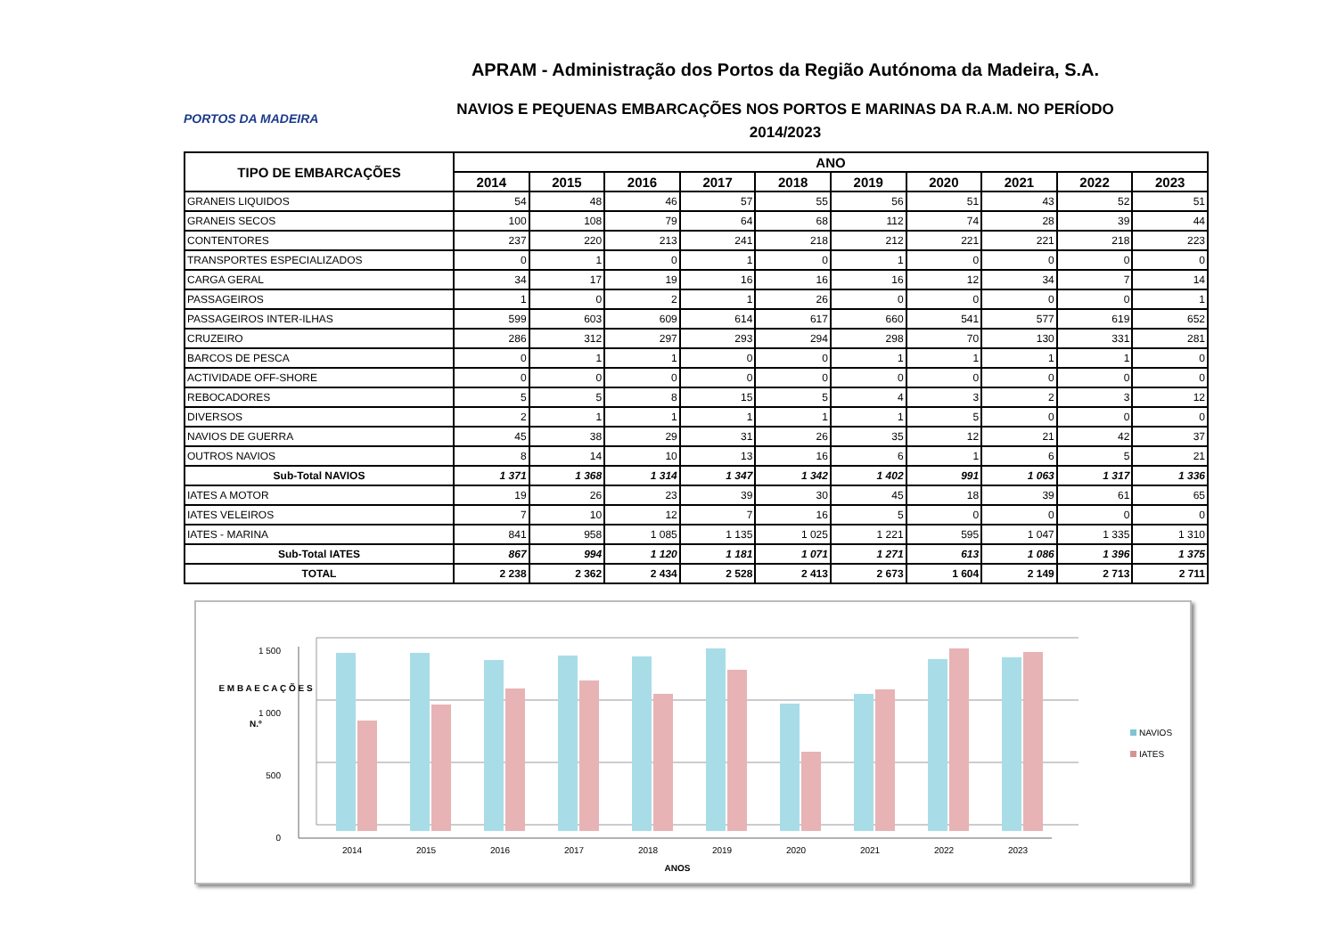PORTOS DA MADEIRA
APRAM - Administração dos Portos da Região Autónoma da Madeira, S.A.
NAVIOS E PEQUENAS EMBARCAÇÕES NOS PORTOS E MARINAS DA R.A.M. NO PERÍODO
2014/2023
| TIPO DE EMBARCAÇÕES | ANO | | | | | | | | | |
| --- | --- | --- | --- | --- | --- | --- | --- | --- | --- | --- |
| | 2014 | 2015 | 2016 | 2017 | 2018 | 2019 | 2020 | 2021 | 2022 | 2023 |
| GRANEIS LIQUIDOS | 54 | 48 | 46 | 57 | 55 | 56 | 51 | 43 | 52 | 51 |
| GRANEIS SECOS | 100 | 108 | 79 | 64 | 68 | 112 | 74 | 28 | 39 | 44 |
| CONTENTORES | 237 | 220 | 213 | 241 | 218 | 212 | 221 | 221 | 218 | 223 |
| TRANSPORTES ESPECIALIZADOS | 0 | 1 | 0 | 1 | 0 | 1 | 0 | 0 | 0 | 0 |
| CARGA GERAL | 34 | 17 | 19 | 16 | 16 | 16 | 12 | 34 | 7 | 14 |
| PASSAGEIROS | 1 | 0 | 2 | 1 | 26 | 0 | 0 | 0 | 0 | 1 |
| PASSAGEIROS INTER-ILHAS | 599 | 603 | 609 | 614 | 617 | 660 | 541 | 577 | 619 | 652 |
| CRUZEIRO | 286 | 312 | 297 | 293 | 294 | 298 | 70 | 130 | 331 | 281 |
| BARCOS DE PESCA | 0 | 1 | 1 | 0 | 0 | 1 | 1 | 1 | 1 | 0 |
| ACTIVIDADE OFF-SHORE | 0 | 0 | 0 | 0 | 0 | 0 | 0 | 0 | 0 | 0 |
| REBOCADORES | 5 | 5 | 8 | 15 | 5 | 4 | 3 | 2 | 3 | 12 |
| DIVERSOS | 2 | 1 | 1 | 1 | 1 | 1 | 5 | 0 | 0 | 0 |
| NAVIOS DE GUERRA | 45 | 38 | 29 | 31 | 26 | 35 | 12 | 21 | 42 | 37 |
| OUTROS NAVIOS | 8 | 14 | 10 | 13 | 16 | 6 | 1 | 6 | 5 | 21 |
| Sub-Total NAVIOS | 1 371 | 1 368 | 1 314 | 1 347 | 1 342 | 1 402 | 991 | 1 063 | 1 317 | 1 336 |
| IATES A MOTOR | 19 | 26 | 23 | 39 | 30 | 45 | 18 | 39 | 61 | 65 |
| IATES VELEIROS | 7 | 10 | 12 | 7 | 16 | 5 | 0 | 0 | 0 | 0 |
| IATES - MARINA | 841 | 958 | 1 085 | 1 135 | 1 025 | 1 221 | 595 | 1 047 | 1 335 | 1 310 |
| Sub-Total IATES | 867 | 994 | 1 120 | 1 181 | 1 071 | 1 271 | 613 | 1 086 | 1 396 | 1 375 |
| TOTAL | 2 238 | 2 362 | 2 434 | 2 528 | 2 413 | 2 673 | 1 604 | 2 149 | 2 713 | 2 711 |
0
500
1 000
1 500
E M B A E C A Ç Õ E S
N.º
2014
2015
2016
2017
2018
2019
2020
2021
2022
2023
ANOS
NAVIOS
IATES